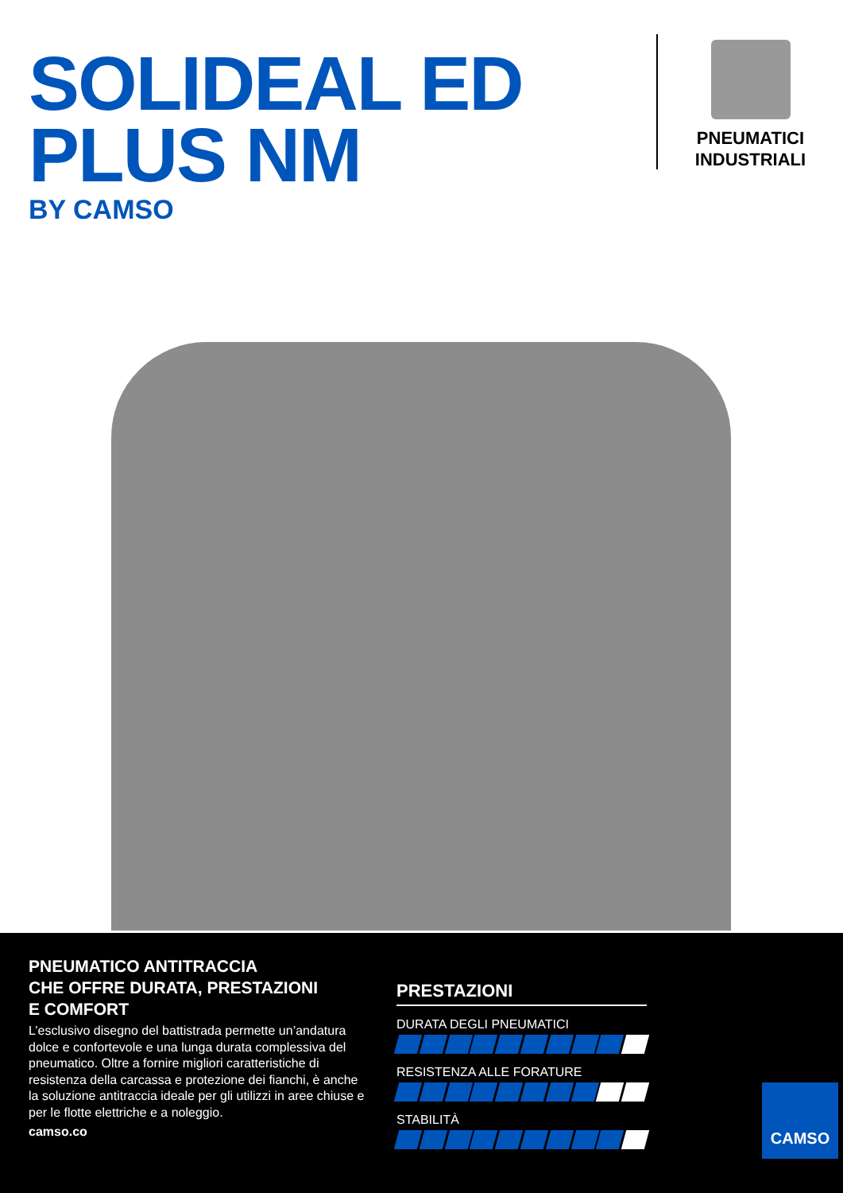SOLIDEAL ED PLUS NM
BY CAMSO
PNEUMATICI
INDUSTRIALI
PNEUMATICO ANTITRACCIA
CHE OFFRE DURATA, PRESTAZIONI
E COMFORT
L’esclusivo disegno del battistrada permette un’andatura dolce e confortevole e una lunga durata complessiva del pneumatico. Oltre a fornire migliori caratteristiche di resistenza della carcassa e protezione dei fianchi, è anche la soluzione antitraccia ideale per gli utilizzi in aree chiuse e per le flotte elettriche e a noleggio.
camso.co
PRESTAZIONI
DURATA DEGLI PNEUMATICI
RESISTENZA ALLE FORATURE
STABILITÀ
CAMSO